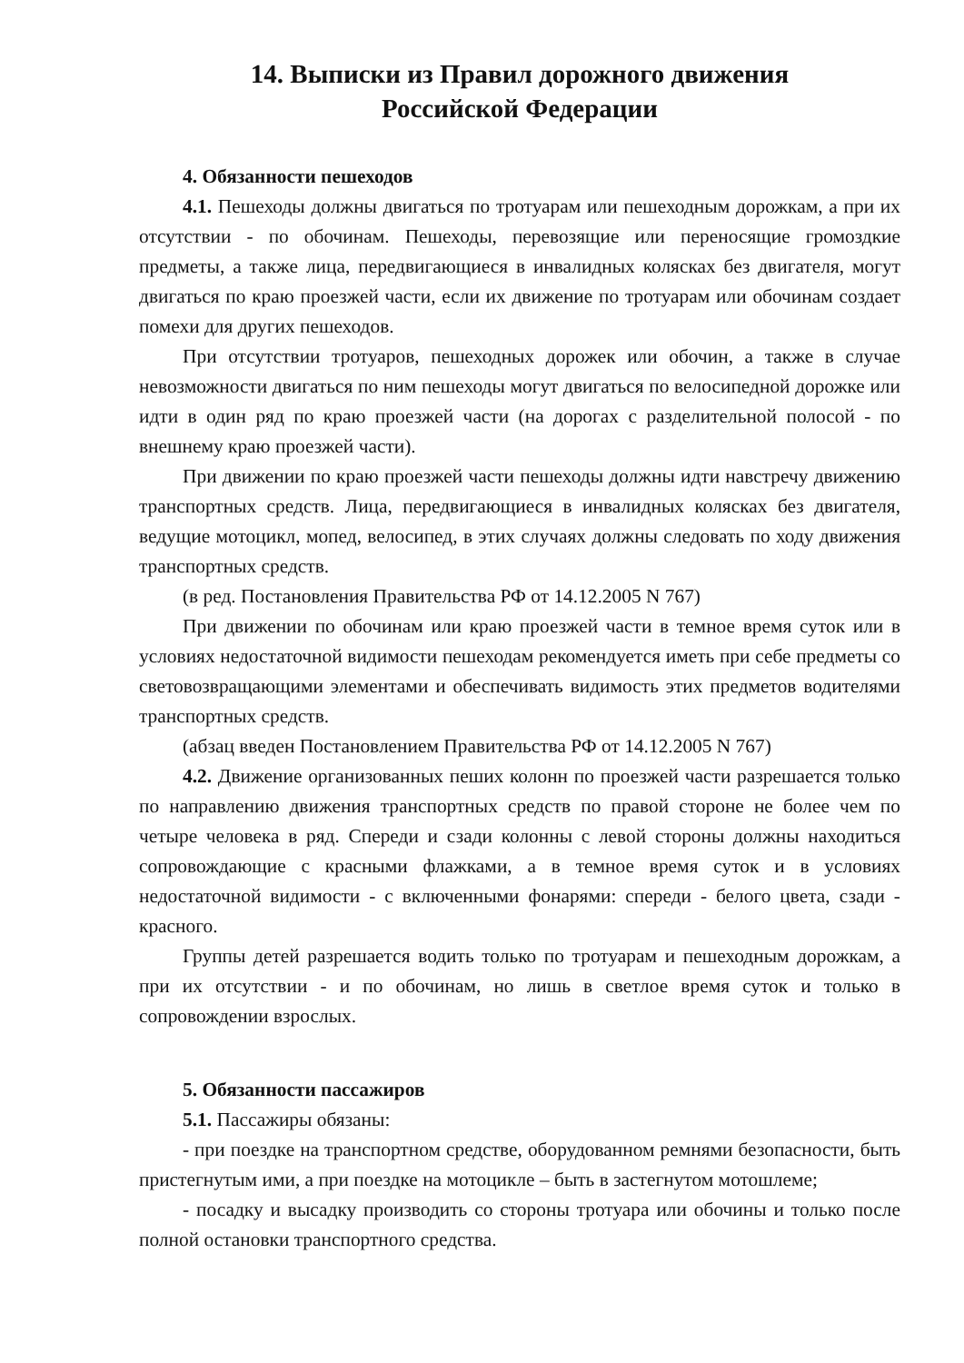14. Выписки из Правил дорожного движения
Российской Федерации
4. Обязанности пешеходов
4.1. Пешеходы должны двигаться по тротуарам или пешеходным дорожкам, а при их отсутствии - по обочинам. Пешеходы, перевозящие или переносящие громоздкие предметы, а также лица, передвигающиеся в инвалидных колясках без двигателя, могут двигаться по краю проезжей части, если их движение по тротуарам или обочинам создает помехи для других пешеходов.
При отсутствии тротуаров, пешеходных дорожек или обочин, а также в случае невозможности двигаться по ним пешеходы могут двигаться по велосипедной дорожке или идти в один ряд по краю проезжей части (на дорогах с разделительной полосой - по внешнему краю проезжей части).
При движении по краю проезжей части пешеходы должны идти навстречу движению транспортных средств. Лица, передвигающиеся в инвалидных колясках без двигателя, ведущие мотоцикл, мопед, велосипед, в этих случаях должны следовать по ходу движения транспортных средств.
(в ред. Постановления Правительства РФ от 14.12.2005 N 767)
При движении по обочинам или краю проезжей части в темное время суток или в условиях недостаточной видимости пешеходам рекомендуется иметь при себе предметы со световозвращающими элементами и обеспечивать видимость этих предметов водителями транспортных средств.
(абзац введен Постановлением Правительства РФ от 14.12.2005 N 767)
4.2. Движение организованных пеших колонн по проезжей части разрешается только по направлению движения транспортных средств по правой стороне не более чем по четыре человека в ряд. Спереди и сзади колонны с левой стороны должны находиться сопровождающие с красными флажками, а в темное время суток и в условиях недостаточной видимости - с включенными фонарями: спереди - белого цвета, сзади - красного.
Группы детей разрешается водить только по тротуарам и пешеходным дорожкам, а при их отсутствии - и по обочинам, но лишь в светлое время суток и только в сопровождении взрослых.
5. Обязанности пассажиров
5.1. Пассажиры обязаны:
- при поездке на транспортном средстве, оборудованном ремнями безопасности, быть пристегнутым ими, а при поездке на мотоцикле – быть в застегнутом мотошлеме;
- посадку и высадку производить со стороны тротуара или обочины и только после полной остановки транспортного средства.